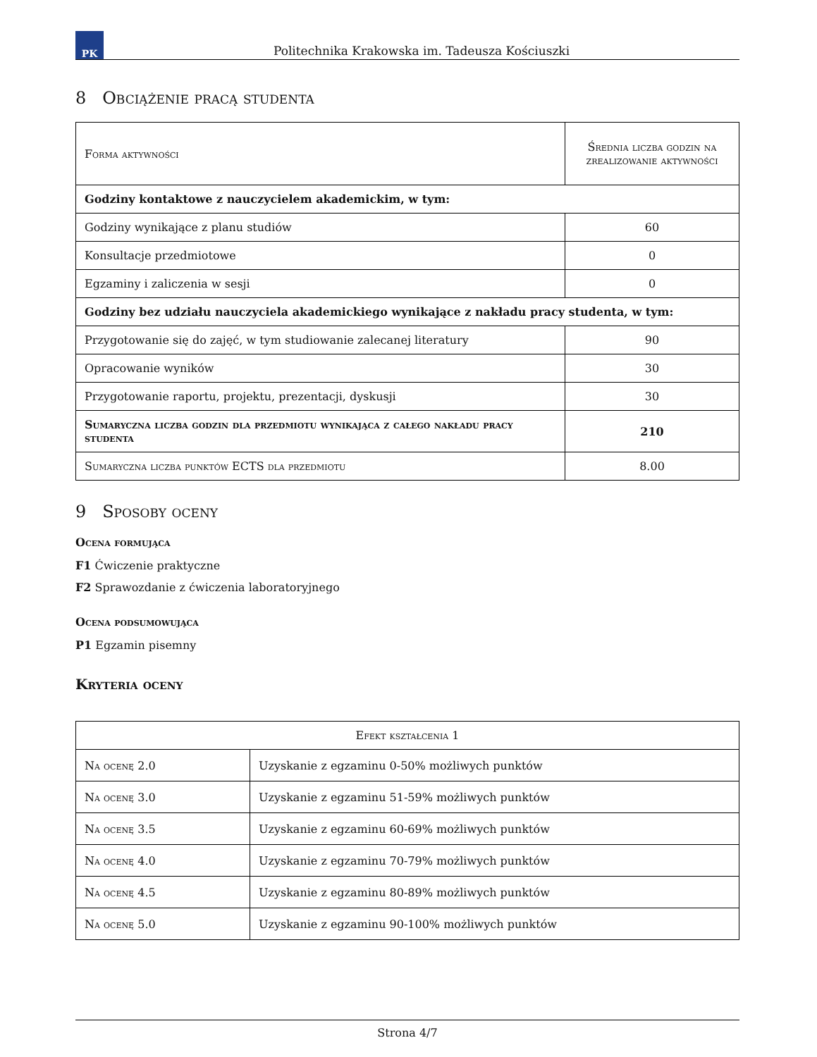PK
Politechnika Krakowska im. Tadeusza Kościuszki
8 Obciążenie pracą studenta
| Forma aktywności | Średnia liczba godzin na zrealizowanie aktywności |
| --- | --- |
| Godziny kontaktowe z nauczycielem akademickim, w tym: | |
| Godziny wynikające z planu studiów | 60 |
| Konsultacje przedmiotowe | 0 |
| Egzaminy i zaliczenia w sesji | 0 |
| Godziny bez udziału nauczyciela akademickiego wynikające z nakładu pracy studenta, w tym: | |
| Przygotowanie się do zajęć, w tym studiowanie zalecanej literatury | 90 |
| Opracowanie wyników | 30 |
| Przygotowanie raportu, projektu, prezentacji, dyskusji | 30 |
| Sumaryczna liczba godzin dla przedmiotu wynikająca z całego nakładu pracy studenta | 210 |
| Sumaryczna liczba punktów ECTS dla przedmiotu | 8.00 |
9 Sposoby oceny
Ocena formująca
F1 Ćwiczenie praktyczne
F2 Sprawozdanie z ćwiczenia laboratoryjnego
Ocena podsumowująca
P1 Egzamin pisemny
Kryteria oceny
| Efekt kształcenia 1 | |
| --- | --- |
| Na ocenę 2.0 | Uzyskanie z egzaminu 0-50% możliwych punktów |
| Na ocenę 3.0 | Uzyskanie z egzaminu 51-59% możliwych punktów |
| Na ocenę 3.5 | Uzyskanie z egzaminu 60-69% możliwych punktów |
| Na ocenę 4.0 | Uzyskanie z egzaminu 70-79% możliwych punktów |
| Na ocenę 4.5 | Uzyskanie z egzaminu 80-89% możliwych punktów |
| Na ocenę 5.0 | Uzyskanie z egzaminu 90-100% możliwych punktów |
Strona 4/7